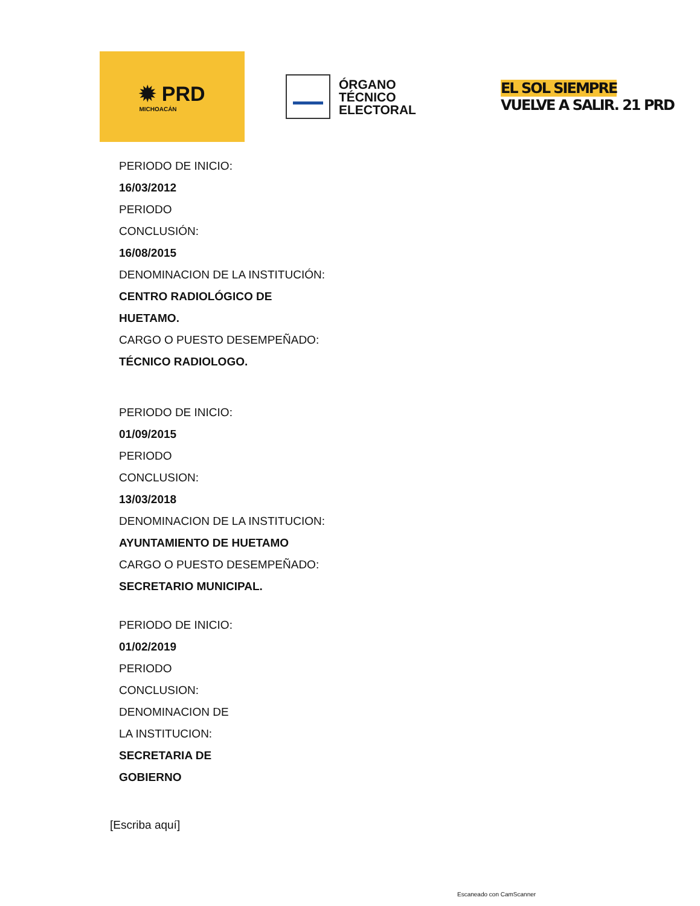✹ PRD
MICHOACÁN
ÓRGANO
TÉCNICO
ELECTORAL
EL SOL SIEMPRE
VUELVE A SALIR. 21 PRD
PERIODO DE INICIO:
16/03/2012
PERIODO
CONCLUSIÓN:
16/08/2015
DENOMINACION DE LA INSTITUCIÓN:
CENTRO RADIOLÓGICO DE
HUETAMO.
CARGO O PUESTO DESEMPEÑADO:
TÉCNICO RADIOLOGO.
PERIODO DE INICIO:
01/09/2015
PERIODO
CONCLUSION:
13/03/2018
DENOMINACION DE LA INSTITUCION:
AYUNTAMIENTO DE HUETAMO
CARGO O PUESTO DESEMPEÑADO:
SECRETARIO MUNICIPAL.
PERIODO DE INICIO:
01/02/2019
PERIODO
CONCLUSION:
DENOMINACION DE
LA INSTITUCION:
SECRETARIA DE
GOBIERNO
[Escriba aquí]
Escaneado con CamScanner